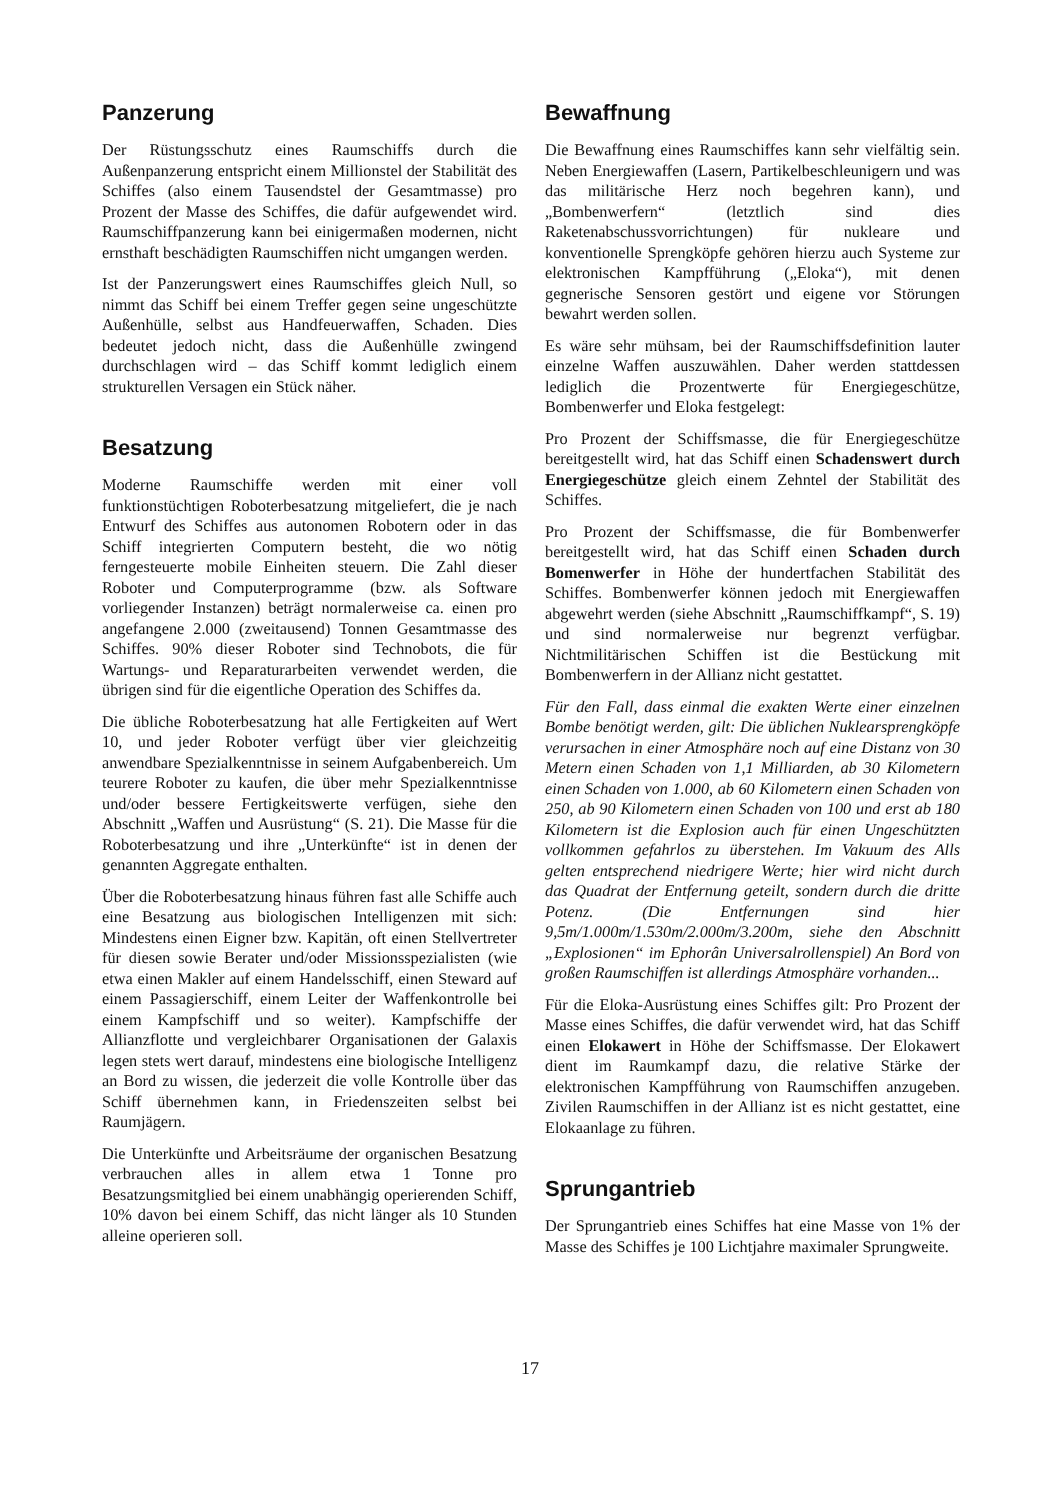Panzerung
Der Rüstungsschutz eines Raumschiffs durch die Außenpanzerung entspricht einem Millionstel der Stabilität des Schiffes (also einem Tausendstel der Gesamtmasse) pro Prozent der Masse des Schiffes, die dafür aufgewendet wird. Raumschiffpanzerung kann bei einigermaßen modernen, nicht ernsthaft beschädigten Raumschiffen nicht umgangen werden.
Ist der Panzerungswert eines Raumschiffes gleich Null, so nimmt das Schiff bei einem Treffer gegen seine ungeschützte Außenhülle, selbst aus Handfeuerwaffen, Schaden. Dies bedeutet jedoch nicht, dass die Außenhülle zwingend durchschlagen wird – das Schiff kommt lediglich einem strukturellen Versagen ein Stück näher.
Besatzung
Moderne Raumschiffe werden mit einer voll funktionstüchtigen Roboterbesatzung mitgeliefert, die je nach Entwurf des Schiffes aus autonomen Robotern oder in das Schiff integrierten Computern besteht, die wo nötig ferngesteuerte mobile Einheiten steuern. Die Zahl dieser Roboter und Computerprogramme (bzw. als Software vorliegender Instanzen) beträgt normalerweise ca. einen pro angefangene 2.000 (zweitausend) Tonnen Gesamtmasse des Schiffes. 90% dieser Roboter sind Technobots, die für Wartungs- und Reparaturarbeiten verwendet werden, die übrigen sind für die eigentliche Operation des Schiffes da.
Die übliche Roboterbesatzung hat alle Fertigkeiten auf Wert 10, und jeder Roboter verfügt über vier gleichzeitig anwendbare Spezialkenntnisse in seinem Aufgabenbereich. Um teurere Roboter zu kaufen, die über mehr Spezialkenntnisse und/oder bessere Fertigkeitswerte verfügen, siehe den Abschnitt „Waffen und Ausrüstung“ (S. 21). Die Masse für die Roboterbesatzung und ihre „Unterkünfte“ ist in denen der genannten Aggregate enthalten.
Über die Roboterbesatzung hinaus führen fast alle Schiffe auch eine Besatzung aus biologischen Intelligenzen mit sich: Mindestens einen Eigner bzw. Kapitän, oft einen Stellvertreter für diesen sowie Berater und/oder Missionsspezialisten (wie etwa einen Makler auf einem Handelsschiff, einen Steward auf einem Passagierschiff, einem Leiter der Waffenkontrolle bei einem Kampfschiff und so weiter). Kampfschiffe der Allianzflotte und vergleichbarer Organisationen der Galaxis legen stets wert darauf, mindestens eine biologische Intelligenz an Bord zu wissen, die jederzeit die volle Kontrolle über das Schiff übernehmen kann, in Friedenszeiten selbst bei Raumjägern.
Die Unterkünfte und Arbeitsräume der organischen Besatzung verbrauchen alles in allem etwa 1 Tonne pro Besatzungsmitglied bei einem unabhängig operierenden Schiff, 10% davon bei einem Schiff, das nicht länger als 10 Stunden alleine operieren soll.
Bewaffnung
Die Bewaffnung eines Raumschiffes kann sehr vielfältig sein. Neben Energiewaffen (Lasern, Partikelbeschleunigern und was das militärische Herz noch begehren kann), und „Bombenwerfern“ (letztlich sind dies Raketenabschussvorrichtungen) für nukleare und konventionelle Sprengköpfe gehören hierzu auch Systeme zur elektronischen Kampfführung („Eloka“), mit denen gegnerische Sensoren gestört und eigene vor Störungen bewahrt werden sollen.
Es wäre sehr mühsam, bei der Raumschiffsdefinition lauter einzelne Waffen auszuwählen. Daher werden stattdessen lediglich die Prozentwerte für Energiegeschütze, Bombenwerfer und Eloka festgelegt:
Pro Prozent der Schiffsmasse, die für Energiegeschütze bereitgestellt wird, hat das Schiff einen Schadenswert durch Energiegeschütze gleich einem Zehntel der Stabilität des Schiffes.
Pro Prozent der Schiffsmasse, die für Bombenwerfer bereitgestellt wird, hat das Schiff einen Schaden durch Bomenwerfer in Höhe der hundertfachen Stabilität des Schiffes. Bombenwerfer können jedoch mit Energiewaffen abgewehrt werden (siehe Abschnitt „Raumschiffkampf“, S. 19) und sind normalerweise nur begrenzt verfügbar. Nichtmilitärischen Schiffen ist die Bestückung mit Bombenwerfern in der Allianz nicht gestattet.
Für den Fall, dass einmal die exakten Werte einer einzelnen Bombe benötigt werden, gilt: Die üblichen Nuklearsprengköpfe verursachen in einer Atmosphäre noch auf eine Distanz von 30 Metern einen Schaden von 1,1 Milliarden, ab 30 Kilometern einen Schaden von 1.000, ab 60 Kilometern einen Schaden von 250, ab 90 Kilometern einen Schaden von 100 und erst ab 180 Kilometern ist die Explosion auch für einen Ungeschützten vollkommen gefahrlos zu überstehen. Im Vakuum des Alls gelten entsprechend niedrigere Werte; hier wird nicht durch das Quadrat der Entfernung geteilt, sondern durch die dritte Potenz. (Die Entfernungen sind hier 9,5m/1.000m/1.530m/2.000m/3.200m, siehe den Abschnitt „Explosionen“ im Ephorân Universalrollenspiel) An Bord von großen Raumschiffen ist allerdings Atmosphäre vorhanden...
Für die Eloka-Ausrüstung eines Schiffes gilt: Pro Prozent der Masse eines Schiffes, die dafür verwendet wird, hat das Schiff einen Elokawert in Höhe der Schiffsmasse. Der Elokawert dient im Raumkampf dazu, die relative Stärke der elektronischen Kampfführung von Raumschiffen anzugeben. Zivilen Raumschiffen in der Allianz ist es nicht gestattet, eine Elokaanlage zu führen.
Sprungantrieb
Der Sprungantrieb eines Schiffes hat eine Masse von 1% der Masse des Schiffes je 100 Lichtjahre maximaler Sprungweite.
17